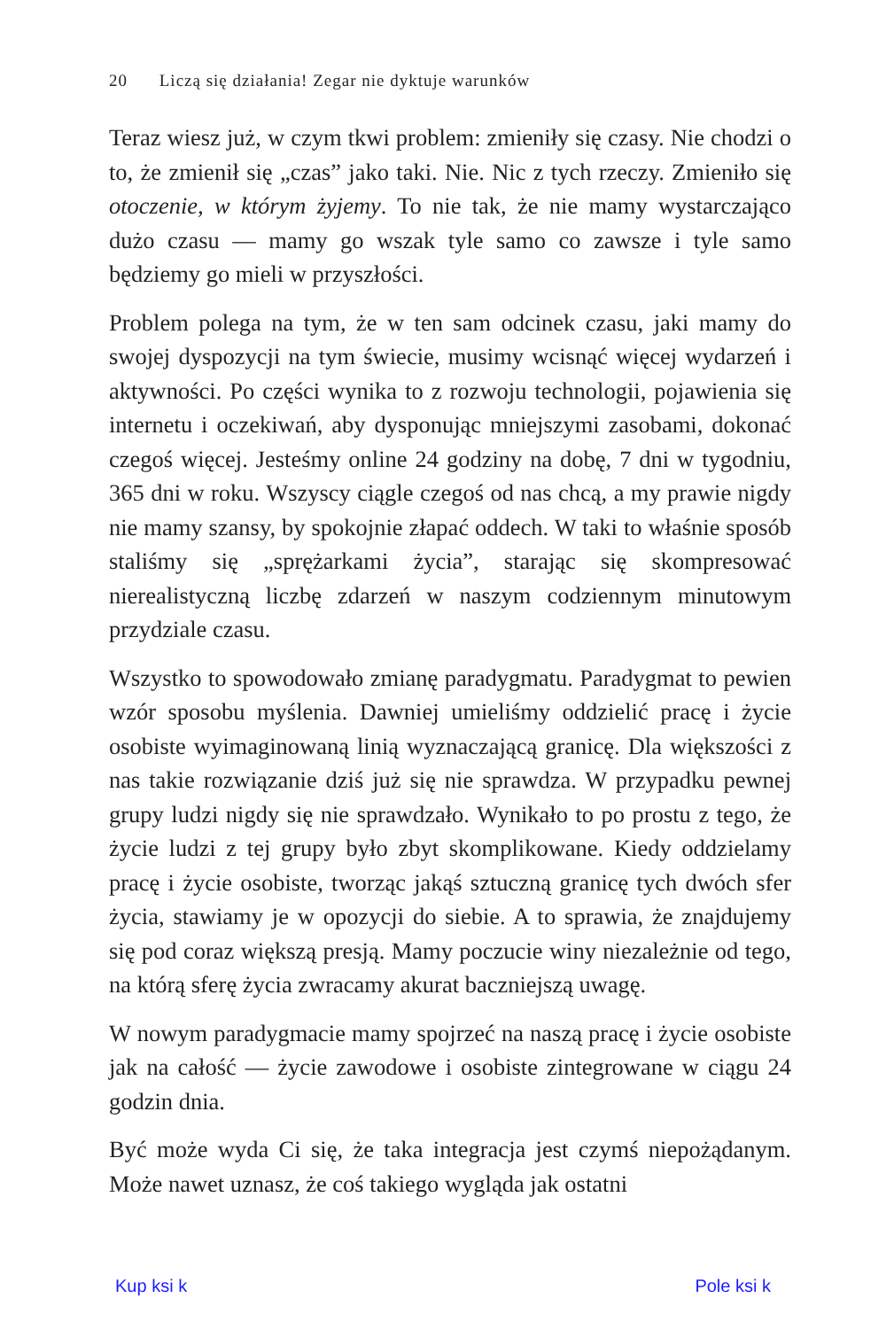20 Liczą się działania! Zegar nie dyktuje warunków
Teraz wiesz już, w czym tkwi problem: zmieniły się czasy. Nie chodzi o to, że zmienił się „czas” jako taki. Nie. Nic z tych rzeczy. Zmieniło się otoczenie, w którym żyjemy. To nie tak, że nie mamy wystarczająco dużo czasu — mamy go wszak tyle samo co zawsze i tyle samo będziemy go mieli w przyszłości.
Problem polega na tym, że w ten sam odcinek czasu, jaki mamy do swojej dyspozycji na tym świecie, musimy wcisnąć więcej wydarzeń i aktywności. Po części wynika to z rozwoju technologii, pojawienia się internetu i oczekiwań, aby dysponując mniejszymi zasobami, dokonać czegoś więcej. Jesteśmy online 24 godziny na dobę, 7 dni w tygodniu, 365 dni w roku. Wszyscy ciągle czegoś od nas chcą, a my prawie nigdy nie mamy szansy, by spokojnie złapać oddech. W taki to właśnie sposób staliśmy się „sprężarkami życia”, starając się skompresować nierealistyczną liczbę zdarzeń w naszym codziennym minutowym przydziale czasu.
Wszystko to spowodowało zmianę paradygmatu. Paradygmat to pewien wzór sposobu myślenia. Dawniej umieliśmy oddzielić pracę i życie osobiste wyimaginowaną linią wyznaczającą granicę. Dla większości z nas takie rozwiązanie dziś już się nie sprawdza. W przypadku pewnej grupy ludzi nigdy się nie sprawdzało. Wynikało to po prostu z tego, że życie ludzi z tej grupy było zbyt skomplikowane. Kiedy oddzielamy pracę i życie osobiste, tworząc jakąś sztuczną granicę tych dwóch sfer życia, stawiamy je w opozycji do siebie. A to sprawia, że znajdujemy się pod coraz większą presją. Mamy poczucie winy niezależnie od tego, na którą sferę życia zwracamy akurat baczniejszą uwagę.
W nowym paradygmacie mamy spojrzeć na naszą pracę i życie osobiste jak na całość — życie zawodowe i osobiste zintegrowane w ciągu 24 godzin dnia.
Być może wyda Ci się, że taka integracja jest czymś niepożądanym. Może nawet uznasz, że coś takiego wygląda jak ostatni
Kup ksi k Pole ksi k